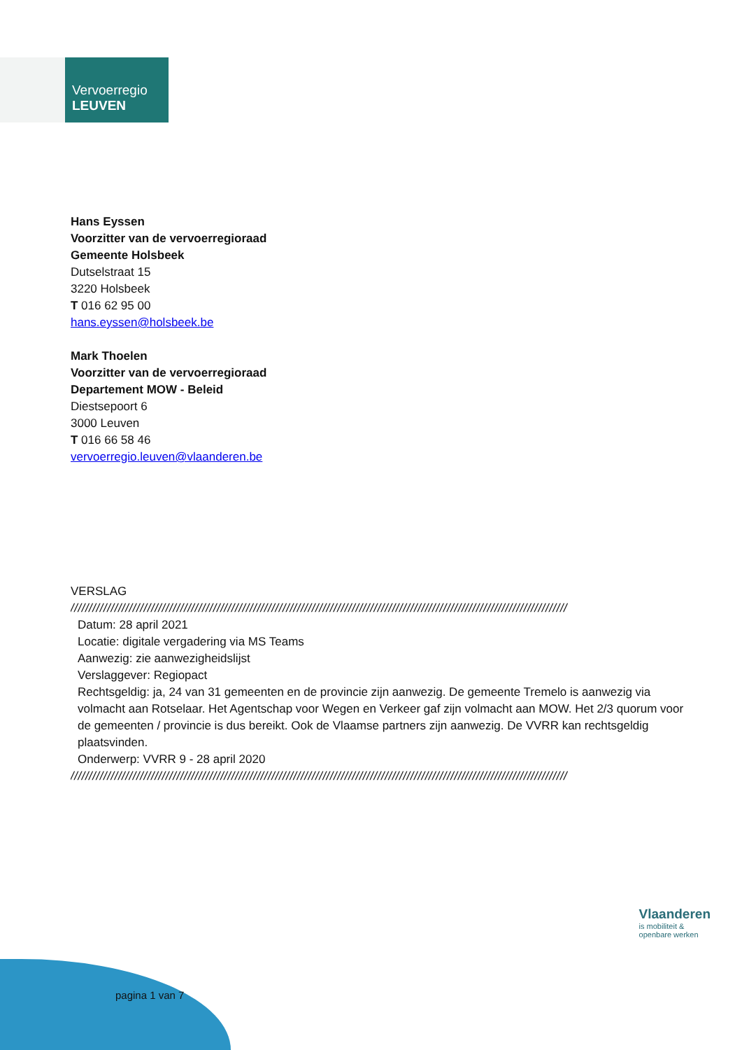Vervoerregio
LEUVEN
Hans Eyssen
Voorzitter van de vervoerregioraad
Gemeente Holsbeek
Dutselstraat 15
3220 Holsbeek
T 016 62 95 00
hans.eyssen@holsbeek.be
Mark Thoelen
Voorzitter van de vervoerregioraad
Departement MOW - Beleid
Diestsepoort 6
3000 Leuven
T 016 66 58 46
vervoerregio.leuven@vlaanderen.be
VERSLAG
////////////////////////////////////////////////////////////////////////////////////////////////////////////////////////////////////////
Datum: 28 april 2021
Locatie: digitale vergadering via MS Teams
Aanwezig: zie aanwezigheidslijst
Verslaggever: Regiopact
Rechtsgeldig: ja, 24 van 31 gemeenten en de provincie zijn aanwezig. De gemeente Tremelo is aanwezig via volmacht aan Rotselaar. Het Agentschap voor Wegen en Verkeer gaf zijn volmacht aan MOW. Het 2/3 quorum voor de gemeenten / provincie is dus bereikt. Ook de Vlaamse partners zijn aanwezig. De VVRR kan rechtsgeldig plaatsvinden.
Onderwerp: VVRR 9 - 28 april 2020
////////////////////////////////////////////////////////////////////////////////////////////////////////////////////////////////////////
Vlaanderen
is mobiliteit &
openbare werken
pagina 1 van 7